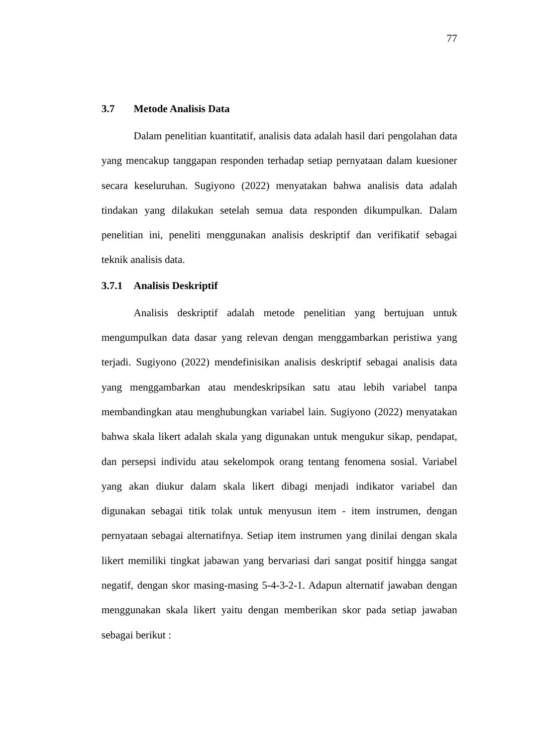77
3.7 Metode Analisis Data
Dalam penelitian kuantitatif, analisis data adalah hasil dari pengolahan data yang mencakup tanggapan responden terhadap setiap pernyataan dalam kuesioner secara keseluruhan. Sugiyono (2022) menyatakan bahwa analisis data adalah tindakan yang dilakukan setelah semua data responden dikumpulkan. Dalam penelitian ini, peneliti menggunakan analisis deskriptif dan verifikatif sebagai teknik analisis data.
3.7.1 Analisis Deskriptif
Analisis deskriptif adalah metode penelitian yang bertujuan untuk mengumpulkan data dasar yang relevan dengan menggambarkan peristiwa yang terjadi. Sugiyono (2022) mendefinisikan analisis deskriptif sebagai analisis data yang menggambarkan atau mendeskripsikan satu atau lebih variabel tanpa membandingkan atau menghubungkan variabel lain. Sugiyono (2022) menyatakan bahwa skala likert adalah skala yang digunakan untuk mengukur sikap, pendapat, dan persepsi individu atau sekelompok orang tentang fenomena sosial. Variabel yang akan diukur dalam skala likert dibagi menjadi indikator variabel dan digunakan sebagai titik tolak untuk menyusun item - item instrumen, dengan pernyataan sebagai alternatifnya. Setiap item instrumen yang dinilai dengan skala likert memiliki tingkat jabawan yang bervariasi dari sangat positif hingga sangat negatif, dengan skor masing-masing 5-4-3-2-1. Adapun alternatif jawaban dengan menggunakan skala likert yaitu dengan memberikan skor pada setiap jawaban sebagai berikut :